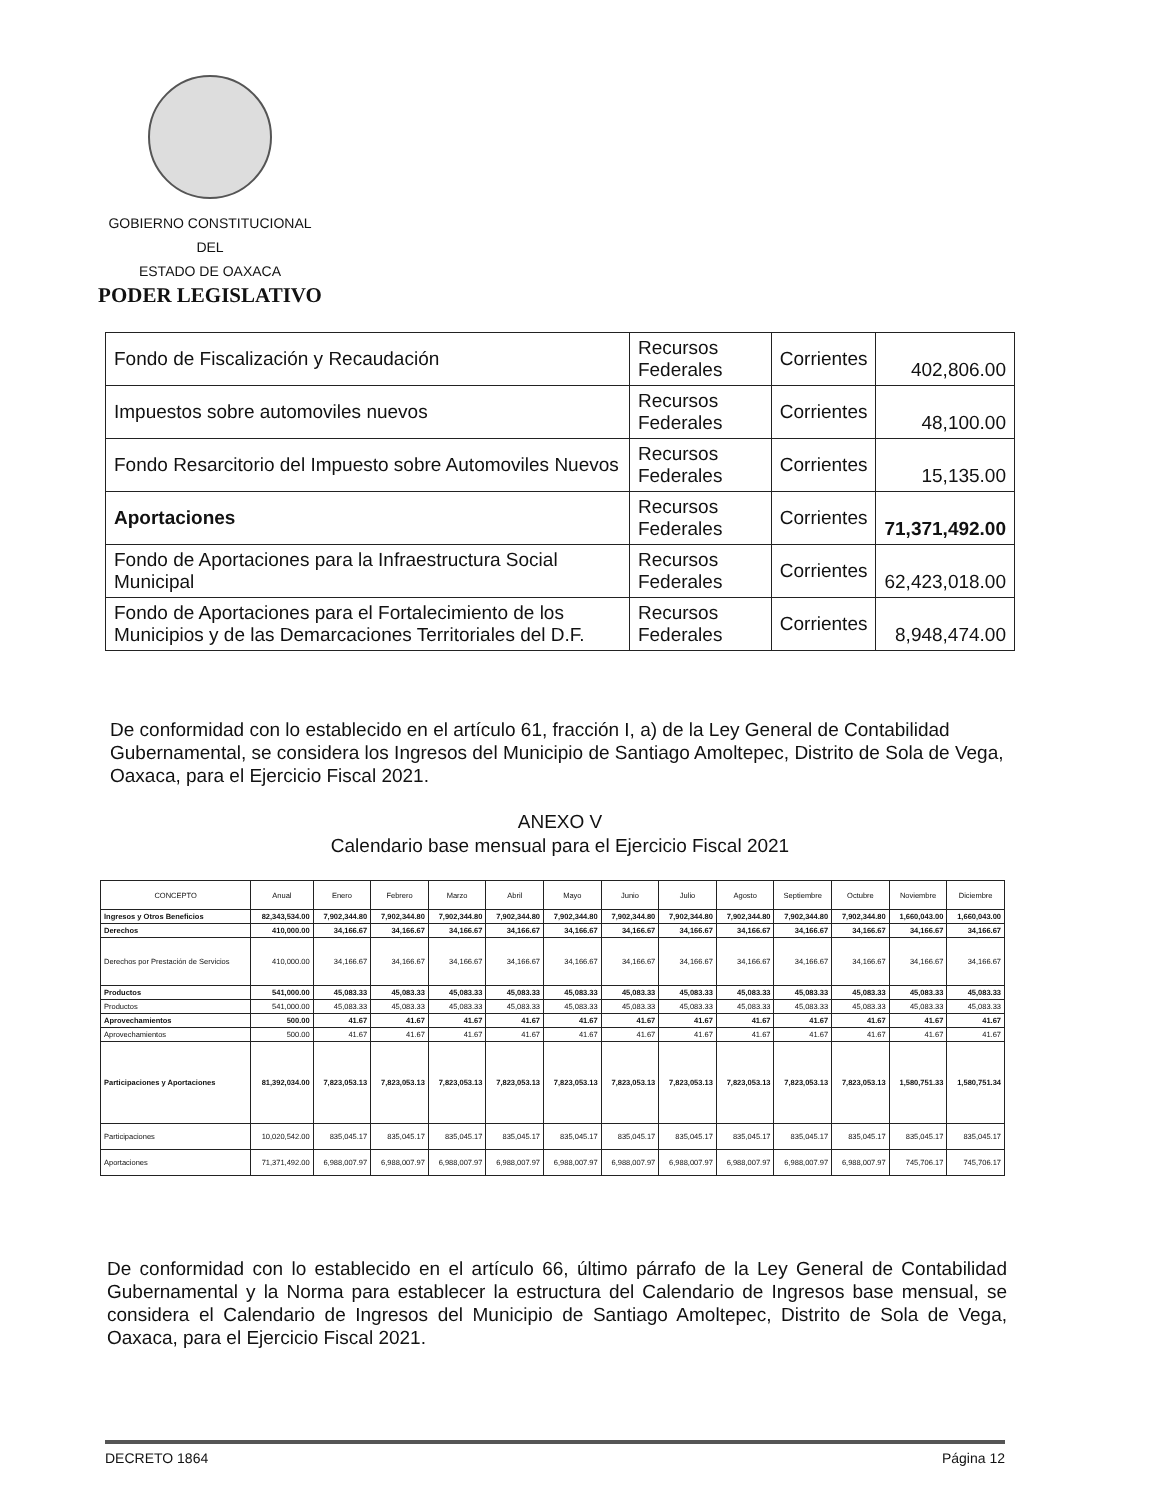GOBIERNO CONSTITUCIONAL
DEL
ESTADO DE OAXACA
PODER LEGISLATIVO
| Fondo de Fiscalización y Recaudación | Recursos Federales | Corrientes | 402,806.00 |
| Impuestos sobre automoviles nuevos | Recursos Federales | Corrientes | 48,100.00 |
| Fondo Resarcitorio del Impuesto sobre Automoviles Nuevos | Recursos Federales | Corrientes | 15,135.00 |
| Aportaciones | Recursos Federales | Corrientes | 71,371,492.00 |
| Fondo de Aportaciones para la Infraestructura Social Municipal | Recursos Federales | Corrientes | 62,423,018.00 |
| Fondo de Aportaciones para el Fortalecimiento de los Municipios y de las Demarcaciones Territoriales del D.F. | Recursos Federales | Corrientes | 8,948,474.00 |
De conformidad con lo establecido en el artículo 61, fracción I, a) de la Ley General de Contabilidad Gubernamental, se considera los Ingresos del Municipio de Santiago Amoltepec, Distrito de Sola de Vega, Oaxaca, para el Ejercicio Fiscal 2021.
ANEXO V
Calendario base mensual para el Ejercicio Fiscal 2021
| CONCEPTO | Anual | Enero | Febrero | Marzo | Abril | Mayo | Junio | Julio | Agosto | Septiembre | Octubre | Noviembre | Diciembre |
| --- | --- | --- | --- | --- | --- | --- | --- | --- | --- | --- | --- | --- | --- |
| Ingresos y Otros Beneficios | 82,343,534.00 | 7,902,344.80 | 7,902,344.80 | 7,902,344.80 | 7,902,344.80 | 7,902,344.80 | 7,902,344.80 | 7,902,344.80 | 7,902,344.80 | 7,902,344.80 | 7,902,344.80 | 1,660,043.00 | 1,660,043.00 |
| Derechos | 410,000.00 | 34,166.67 | 34,166.67 | 34,166.67 | 34,166.67 | 34,166.67 | 34,166.67 | 34,166.67 | 34,166.67 | 34,166.67 | 34,166.67 | 34,166.67 | 34,166.67 |
| Derechos por Prestación de Servicios | 410,000.00 | 34,166.67 | 34,166.67 | 34,166.67 | 34,166.67 | 34,166.67 | 34,166.67 | 34,166.67 | 34,166.67 | 34,166.67 | 34,166.67 | 34,166.67 | 34,166.67 |
| Productos | 541,000.00 | 45,083.33 | 45,083.33 | 45,083.33 | 45,083.33 | 45,083.33 | 45,083.33 | 45,083.33 | 45,083.33 | 45,083.33 | 45,083.33 | 45,083.33 | 45,083.33 |
| Productos | 541,000.00 | 45,083.33 | 45,083.33 | 45,083.33 | 45,083.33 | 45,083.33 | 45,083.33 | 45,083.33 | 45,083.33 | 45,083.33 | 45,083.33 | 45,083.33 | 45,083.33 |
| Aprovechamientos | 500.00 | 41.67 | 41.67 | 41.67 | 41.67 | 41.67 | 41.67 | 41.67 | 41.67 | 41.67 | 41.67 | 41.67 | 41.67 |
| Aprovechamientos | 500.00 | 41.67 | 41.67 | 41.67 | 41.67 | 41.67 | 41.67 | 41.67 | 41.67 | 41.67 | 41.67 | 41.67 | 41.67 |
| Participaciones y Aportaciones | 81,392,034.00 | 7,823,053.13 | 7,823,053.13 | 7,823,053.13 | 7,823,053.13 | 7,823,053.13 | 7,823,053.13 | 7,823,053.13 | 7,823,053.13 | 7,823,053.13 | 7,823,053.13 | 1,580,751.33 | 1,580,751.34 |
| Participaciones | 10,020,542.00 | 835,045.17 | 835,045.17 | 835,045.17 | 835,045.17 | 835,045.17 | 835,045.17 | 835,045.17 | 835,045.17 | 835,045.17 | 835,045.17 | 835,045.17 | 835,045.17 |
| Aportaciones | 71,371,492.00 | 6,988,007.97 | 6,988,007.97 | 6,988,007.97 | 6,988,007.97 | 6,988,007.97 | 6,988,007.97 | 6,988,007.97 | 6,988,007.97 | 6,988,007.97 | 6,988,007.97 | 745,706.17 | 745,706.17 |
De conformidad con lo establecido en el artículo 66, último párrafo de la Ley General de Contabilidad Gubernamental y la Norma para establecer la estructura del Calendario de Ingresos base mensual, se considera el Calendario de Ingresos del Municipio de Santiago Amoltepec, Distrito de Sola de Vega, Oaxaca, para el Ejercicio Fiscal 2021.
DECRETO 1864 Página 12